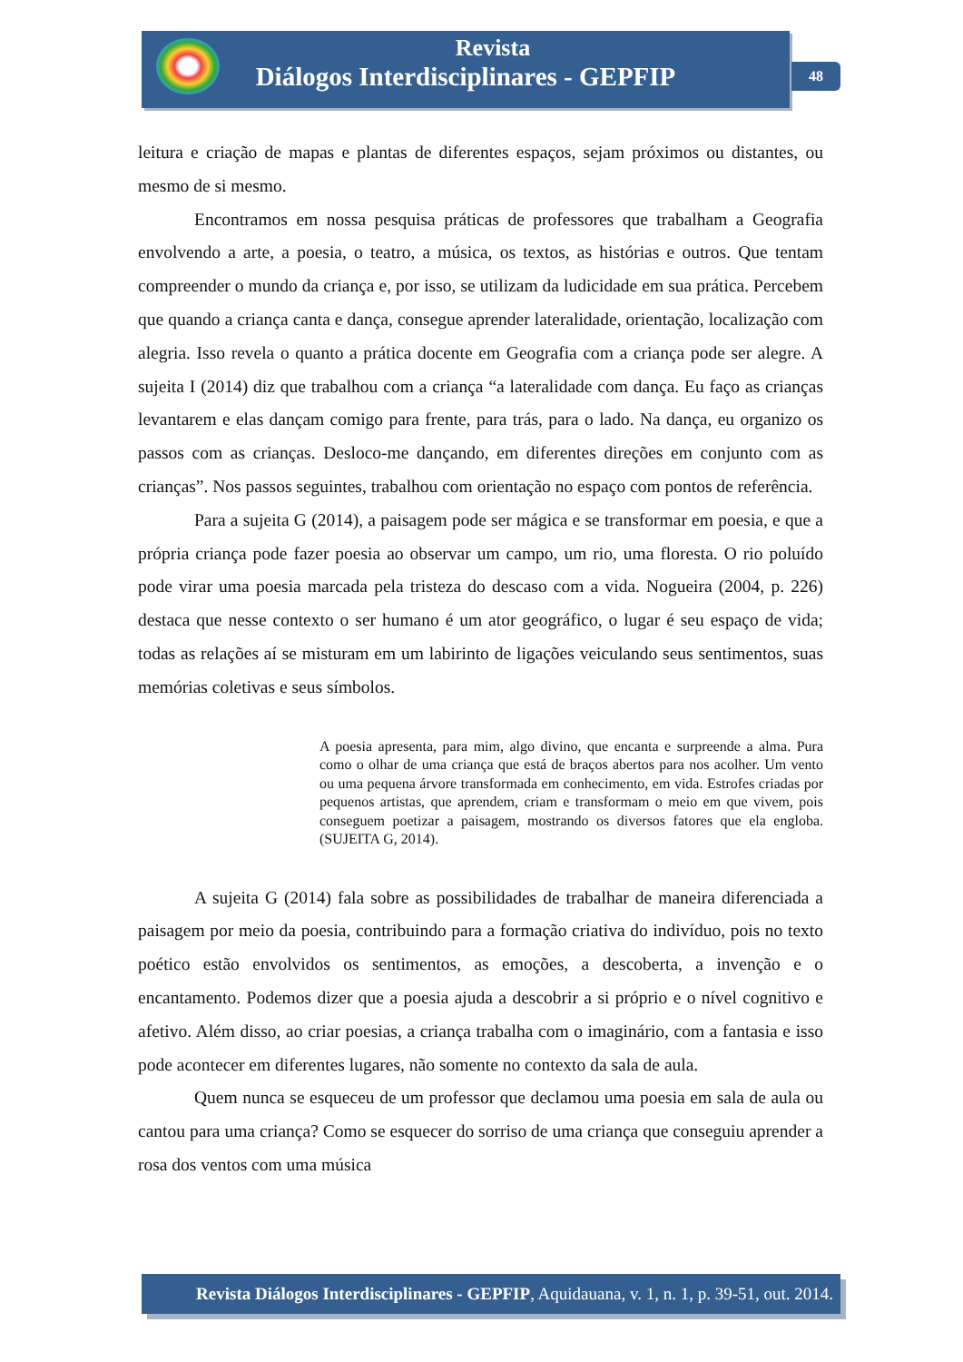Revista
Diálogos Interdisciplinares - GEPFIP
48
leitura e criação de mapas e plantas de diferentes espaços, sejam próximos ou distantes, ou mesmo de si mesmo.
Encontramos em nossa pesquisa práticas de professores que trabalham a Geografia envolvendo a arte, a poesia, o teatro, a música, os textos, as histórias e outros. Que tentam compreender o mundo da criança e, por isso, se utilizam da ludicidade em sua prática. Percebem que quando a criança canta e dança, consegue aprender lateralidade, orientação, localização com alegria. Isso revela o quanto a prática docente em Geografia com a criança pode ser alegre. A sujeita I (2014) diz que trabalhou com a criança “a lateralidade com dança. Eu faço as crianças levantarem e elas dançam comigo para frente, para trás, para o lado. Na dança, eu organizo os passos com as crianças. Desloco-me dançando, em diferentes direções em conjunto com as crianças”. Nos passos seguintes, trabalhou com orientação no espaço com pontos de referência.
Para a sujeita G (2014), a paisagem pode ser mágica e se transformar em poesia, e que a própria criança pode fazer poesia ao observar um campo, um rio, uma floresta. O rio poluído pode virar uma poesia marcada pela tristeza do descaso com a vida. Nogueira (2004, p. 226) destaca que nesse contexto o ser humano é um ator geográfico, o lugar é seu espaço de vida; todas as relações aí se misturam em um labirinto de ligações veiculando seus sentimentos, suas memórias coletivas e seus símbolos.
A poesia apresenta, para mim, algo divino, que encanta e surpreende a alma. Pura como o olhar de uma criança que está de braços abertos para nos acolher. Um vento ou uma pequena árvore transformada em conhecimento, em vida. Estrofes criadas por pequenos artistas, que aprendem, criam e transformam o meio em que vivem, pois conseguem poetizar a paisagem, mostrando os diversos fatores que ela engloba. (SUJEITA G, 2014).
A sujeita G (2014) fala sobre as possibilidades de trabalhar de maneira diferenciada a paisagem por meio da poesia, contribuindo para a formação criativa do indivíduo, pois no texto poético estão envolvidos os sentimentos, as emoções, a descoberta, a invenção e o encantamento. Podemos dizer que a poesia ajuda a descobrir a si próprio e o nível cognitivo e afetivo. Além disso, ao criar poesias, a criança trabalha com o imaginário, com a fantasia e isso pode acontecer em diferentes lugares, não somente no contexto da sala de aula.
Quem nunca se esqueceu de um professor que declamou uma poesia em sala de aula ou cantou para uma criança? Como se esquecer do sorriso de uma criança que conseguiu aprender a rosa dos ventos com uma música
Revista Diálogos Interdisciplinares - GEPFIP, Aquidauana, v. 1, n. 1, p. 39-51, out. 2014.